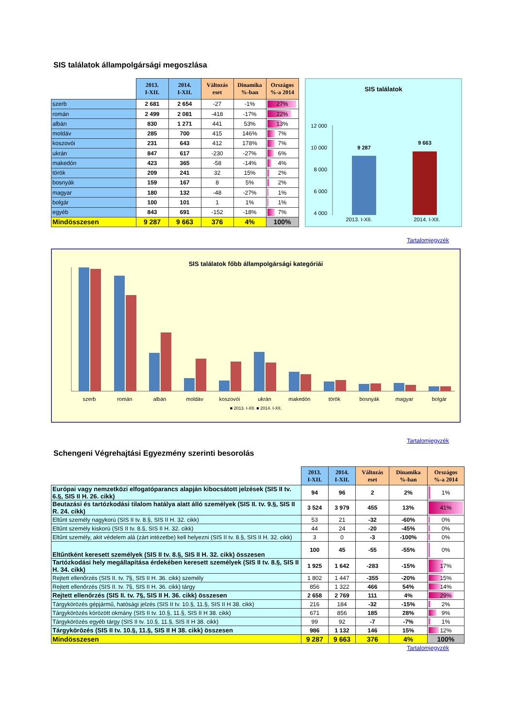SIS találatok állampolgársági megoszlása
| | 2013. I-XII. | 2014. I-XII. | Változás eset | Dinamika %-ban | Országos %-a 2014 |
| --- | --- | --- | --- | --- | --- |
| szerb | 2 681 | 2 654 | -27 | -1% | 27% |
| román | 2 499 | 2 081 | -418 | -17% | 22% |
| albán | 830 | 1 271 | 441 | 53% | 13% |
| moldáv | 285 | 700 | 415 | 146% | 7% |
| koszovói | 231 | 643 | 412 | 178% | 7% |
| ukrán | 847 | 617 | -230 | -27% | 6% |
| makedón | 423 | 365 | -58 | -14% | 4% |
| török | 209 | 241 | 32 | 15% | 2% |
| bosnyák | 159 | 167 | 8 | 5% | 2% |
| magyar | 180 | 132 | -48 | -27% | 1% |
| bolgár | 100 | 101 | 1 | 1% | 1% |
| egyéb | 843 | 691 | -152 | -18% | 7% |
| Mindösszesen | 9 287 | 9 663 | 376 | 4% | 100% |
SIS találatok
12 000
10 000
8 000
6 000
4 000
9 287
9 663
2013. I-XII. 2014. I-XII.
Tartalomjegyzék
SIS találatok főbb állampolgársági kategóriái
szerb
román
albán
moldáv
koszovói
ukrán
makedón
török
bosnyák
magyar
bolgár
■ 2013. I-XII. ■ 2014. I-XII.
Tartalomjegyzék
Schengeni Végrehajtási Egyezmény szerinti besorolás
| | 2013. I-XII. | 2014. I-XII. | Változás eset | Dinamika %-ban | Országos %-a 2014 |
| --- | --- | --- | --- | --- | --- |
| Európai vagy nemzetközi elfogatóparancs alapján kibocsátott jelzések (SIS II tv. 6.§, SIS II H. 26. cikk) | 94 | 96 | 2 | 2% | 1% |
| Beutazási és tartózkodási tilalom hatálya alatt álló személyek (SIS II. tv. 9.§, SIS II R. 24. cikk) | 3 524 | 3 979 | 455 | 13% | 41% |
| Eltűnt személy nagykorú (SIS II tv. 8.§, SIS II H. 32. cikk) | 53 | 21 | -32 | -60% | 0% |
| Eltűnt személy kiskorú (SIS II tv. 8.§, SIS II H. 32. cikk) | 44 | 24 | -20 | -45% | 0% |
| Eltűnt személy, akit védelem alá (zárt intézetbe) kell helyezni (SIS II tv. 8.§, SIS II H. 32. cikk) | 3 | 0 | -3 | -100% | 0% |
| Eltűntként keresett személyek (SIS II tv. 8.§, SIS II H. 32. cikk) összesen | 100 | 45 | -55 | -55% | 0% |
| Tartózkodási hely megállapítása érdekében keresett személyek (SIS II tv. 8.§, SIS II H. 34. cikk) | 1 925 | 1 642 | -283 | -15% | 17% |
| Rejtett ellenőrzés (SIS II. tv. 7§, SIS II H. 36. cikk) személy | 1 802 | 1 447 | -355 | -20% | 15% |
| Rejtett ellenőrzés (SIS II. tv. 7§, SIS II H. 36. cikk) tárgy | 856 | 1 322 | 466 | 54% | 14% |
| Rejtett ellenőrzés (SIS II. tv. 7§, SIS II H. 36. cikk) összesen | 2 658 | 2 769 | 111 | 4% | 29% |
| Tárgykörözés gépjármű, hatósági jelzés (SIS II tv. 10.§, 11.§, SIS II H 38. cikk) | 216 | 184 | -32 | -15% | 2% |
| Tárgykörözés körözött okmány (SIS II tv. 10.§, 11.§, SIS II H 38. cikk) | 671 | 856 | 185 | 28% | 9% |
| Tárgykörözés egyéb tárgy (SIS II tv. 10.§, 11.§, SIS II H 38. cikk) | 99 | 92 | -7 | -7% | 1% |
| Tárgykörözés (SIS II tv. 10.§, 11.§, SIS II H 38. cikk) összesen | 986 | 1 132 | 146 | 15% | 12% |
| Mindösszesen | 9 287 | 9 663 | 376 | 4% | 100% |
Tartalomjegyzék